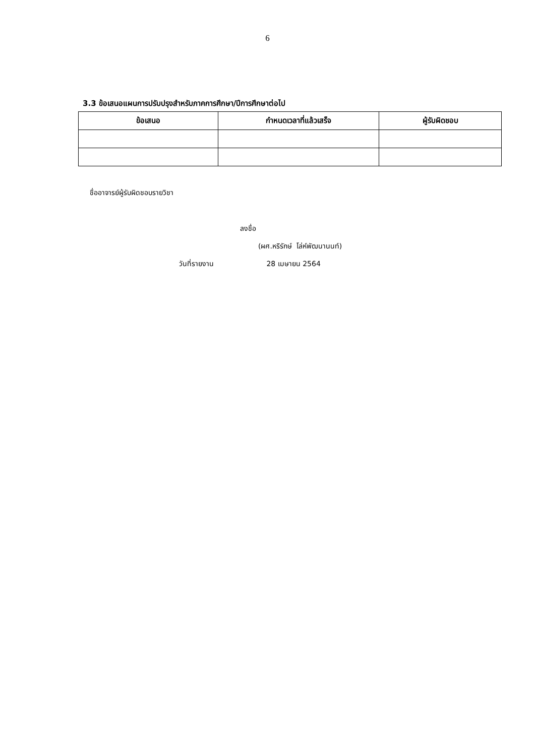6
3.3 ข้อเสนอแผนการปรับปรุงสำหรับภาคการศึกษา/ปีการศึกษาต่อไป
| ข้อเสนอ | กำหนดเวลาที่แล้วเสร็จ | ผู้รับผิดชอบ |
| --- | --- | --- |
ชื่ออาจารย์ผู้รับผิดชอบรายวิชา
ลงชื่อ
(ผศ.หริรักษ์ โล่ห์พัฒนานนท์)
วันที่รายงาน 28 เมษายน 2564